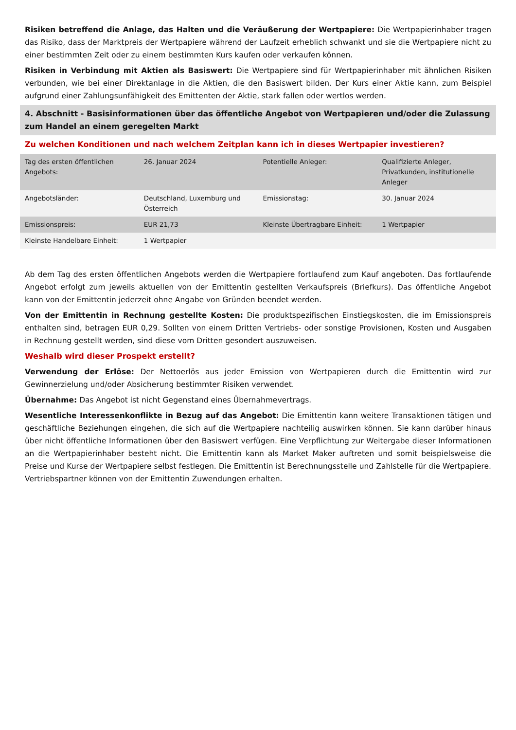Risiken betreffend die Anlage, das Halten und die Veräußerung der Wertpapiere: Die Wertpapierinhaber tragen das Risiko, dass der Marktpreis der Wertpapiere während der Laufzeit erheblich schwankt und sie die Wertpapiere nicht zu einer bestimmten Zeit oder zu einem bestimmten Kurs kaufen oder verkaufen können.
Risiken in Verbindung mit Aktien als Basiswert: Die Wertpapiere sind für Wertpapierinhaber mit ähnlichen Risiken verbunden, wie bei einer Direktanlage in die Aktien, die den Basiswert bilden. Der Kurs einer Aktie kann, zum Beispiel aufgrund einer Zahlungsunfähigkeit des Emittenten der Aktie, stark fallen oder wertlos werden.
4. Abschnitt - Basisinformationen über das öffentliche Angebot von Wertpapieren und/oder die Zulassung zum Handel an einem geregelten Markt
Zu welchen Konditionen und nach welchem Zeitplan kann ich in dieses Wertpapier investieren?
| Tag des ersten öffentlichen Angebots: | 26. Januar 2024 | Potentielle Anleger: | Qualifizierte Anleger, Privatkunden, institutionelle Anleger |
| Angebotsländer: | Deutschland, Luxemburg und Österreich | Emissionstag: | 30. Januar 2024 |
| Emissionspreis: | EUR 21,73 | Kleinste Übertragbare Einheit: | 1 Wertpapier |
| Kleinste Handelbare Einheit: | 1 Wertpapier | | |
Ab dem Tag des ersten öffentlichen Angebots werden die Wertpapiere fortlaufend zum Kauf angeboten. Das fortlaufende Angebot erfolgt zum jeweils aktuellen von der Emittentin gestellten Verkaufspreis (Briefkurs). Das öffentliche Angebot kann von der Emittentin jederzeit ohne Angabe von Gründen beendet werden.
Von der Emittentin in Rechnung gestellte Kosten: Die produktspezifischen Einstiegskosten, die im Emissionspreis enthalten sind, betragen EUR 0,29. Sollten von einem Dritten Vertriebs- oder sonstige Provisionen, Kosten und Ausgaben in Rechnung gestellt werden, sind diese vom Dritten gesondert auszuweisen.
Weshalb wird dieser Prospekt erstellt?
Verwendung der Erlöse: Der Nettoerlös aus jeder Emission von Wertpapieren durch die Emittentin wird zur Gewinnerzielung und/oder Absicherung bestimmter Risiken verwendet.
Übernahme: Das Angebot ist nicht Gegenstand eines Übernahmevertrags.
Wesentliche Interessenkonflikte in Bezug auf das Angebot: Die Emittentin kann weitere Transaktionen tätigen und geschäftliche Beziehungen eingehen, die sich auf die Wertpapiere nachteilig auswirken können. Sie kann darüber hinaus über nicht öffentliche Informationen über den Basiswert verfügen. Eine Verpflichtung zur Weitergabe dieser Informationen an die Wertpapierinhaber besteht nicht. Die Emittentin kann als Market Maker auftreten und somit beispielsweise die Preise und Kurse der Wertpapiere selbst festlegen. Die Emittentin ist Berechnungsstelle und Zahlstelle für die Wertpapiere. Vertriebspartner können von der Emittentin Zuwendungen erhalten.